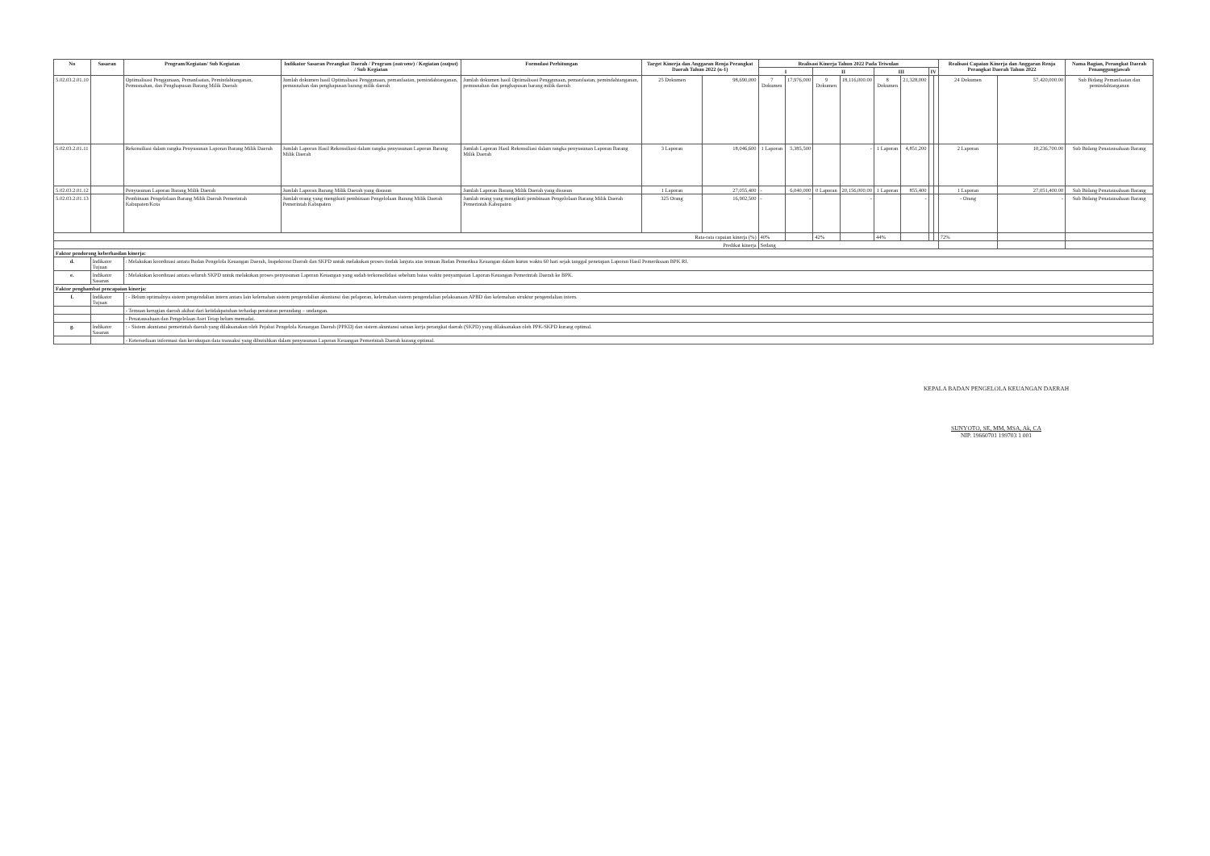| No | Sasaran | Program/Kegiatan/ Sub Kegiatan | Indikator Sasaran Perangkat Daerah / Program ( outcome ) / Kegiatan ( output ) / Sub Kegiatan | Formulasi Perhitungan | Target Kinerja dan Anggaran Renja Perangkat Daerah Tahun 2022 (n-1) | | Realisasi Kinerja Tahun 2022 Pada Triwulan | | | | | | | | Realisasi Capaian Kinerja dan Anggaran Renja Perangkat Daerah Tahun 2022 | | Nama Bagian, Perangkat Daerah Penanggungjawab |
| --- | --- | --- | --- | --- | --- | --- | --- | --- | --- | --- | --- | --- | --- | --- | --- | --- | --- |
| | | | | | | | I | | II | | III | | IV | | | | |
| 5.02.03.2.01.10 | | Optimalisasi Penggunaan, Pemanfaatan, Pemindahtanganan, Pemusnahan, dan Penghapusan Barang Milik Daerah | Jumlah dokumen hasil Optimalisasi Penggunaan, pemanfaatan, pemindahtanganan, pemusnahan dan penghapusan barang milik daerah | Jumlah dokumen hasil Optimalisasi Penggunaan, pemanfaatan, pemindahtanganan, pemusnahan dan penghapusan barang milik daerah | 25 Dokumen | 98,690,000 | 7 Dokumen | 17,976,000 | 9 Dokumen | 18,116,000.00 | 8 Dokumen | 21,328,000 | | | 24 Dokumen | 57,420,000.00 | Sub Bidang Pemanfaatan dan pemindahtanganan |
| 5.02.03.2.01.11 | | Rekonsiliasi dalam rangka Penyusunan Laporan Barang Milik Daerah | Jumlah Laporan Hasil Rekonsiliasi dalam rangka penyusunan Laporan Barang Milik Daerah | Jumlah Laporan Hasil Rekonsiliasi dalam rangka penyusunan Laporan Barang Milik Daerah | 3 Laporan | 18,046,600 | 1 Laporan | 5,385,500 | | - | 1 Laporan | 4,851,200 | | | 2 Laporan | 10,236,700.00 | Sub Bidang Penatausahaan Barang |
| 5.02.03.2.01.12 | | Penyusunan Laporan Barang Milik Daerah | Jumlah Laporan Barang Milik Daerah yang disusun | Jumlah Laporan Barang Milik Daerah yang disusun | 1 Laporan | 27,055,400 | - | 6,040,000 | 0 Laporan | 20,156,000.00 | 1 Laporan | 855,400 | | | 1 Laporan | 27,051,400.00 | Sub Bidang Penatausahaan Barang |
| 5.02.03.2.01.13 | | Pembinaan Pengelolaan Barang Milik Daerah Pemerintah Kabupaten/Kota | Jumlah orang yang mengikuti pembinaan Pengelolaan Barang Milik Daerah Pemerintah Kabupaten | Jumlah orang yang mengikuti pembinaan Pengelolaan Barang Milik Daerah Pemerintah Kabupaten | 325 Orang | 16,902,500 | - | - | | - | | - | | | - Orang | - | Sub Bidang Penatausahaan Barang |
| Rata-rata capaian kinerja (%) | | | | | | | 40% | | 42% | | 44% | | | | 72% | | |
| Predikat kinerja | | | | | | | Sedang | | | | | | | | | | |
| Faktor pendorong keberhasilan kinerja: | | | | | | | | | | | | | | | | | |
| d. | Indikator Tujuan | : Melakukan koordinasi antara Badan Pengelola Keuangan Daerah, Inspektorat Daerah dan SKPD untuk melakukan proses tindak lanjuta atas temuan Badan Pemeriksa Keuangan dalam kurun waktu 60 hari sejak tanggal penetapan Laporan Hasil Pemeriksaan BPK RI. | | | | | | | | | | | | | | | |
| e. | Indikator Sasaran | : Melakukan koordinasi antara seluruh SKPD untuk melakukan proses penyusunan Laporan Keuangan yang sudah terkonsolidasi sebelum batas waktu penyampaian Laporan Keuangan Pemerintah Daerah ke BPK. | | | | | | | | | | | | | | | |
| Faktor penghambat pencapaian kinerja: | | | | | | | | | | | | | | | | | |
| f. | Indikator Tujuan | : - Belum optimalnya sistem pengendalian intern antara lain kelemahan sistem pengendalian akuntansi dan pelaporan, kelemahan sistem pengendalian pelaksanaan APBD dan kelemahan struktur pengendalian intern. | | | | | | | | | | | | | | | |
| | | - Temuan kerugian daerah akibat dari ketidakpatuhan terhadap peraturan perundang – undangan. | | | | | | | | | | | | | | | |
| | | - Penatausahaan dan Pengelolaan Aset Tetap belum memadai. | | | | | | | | | | | | | | | |
| g. | Indikator Sasaran | : - Sistem akuntansi pemerintah daerah yang dilaksanakan oleh Pejabat Pengelola Keuangan Daerah (PPKD) dan sistem akuntansi satuan kerja perangkat daerah (SKPD) yang dilaksanakan oleh PPK-SKPD kurang optimal. | | | | | | | | | | | | | | | |
| | | - Ketersediaan informasi dan kecukupan data transaksi yang dibutuhkan dalam penyusunan Laporan Keuangan Pemerintah Daerah kurang optimal. | | | | | | | | | | | | | | | |
KEPALA BADAN PENGELOLA KEUANGAN DAERAH
SUNYOTO, SE, MM, MSA, Ak, CA
NIP. 19660701 199703 1 001